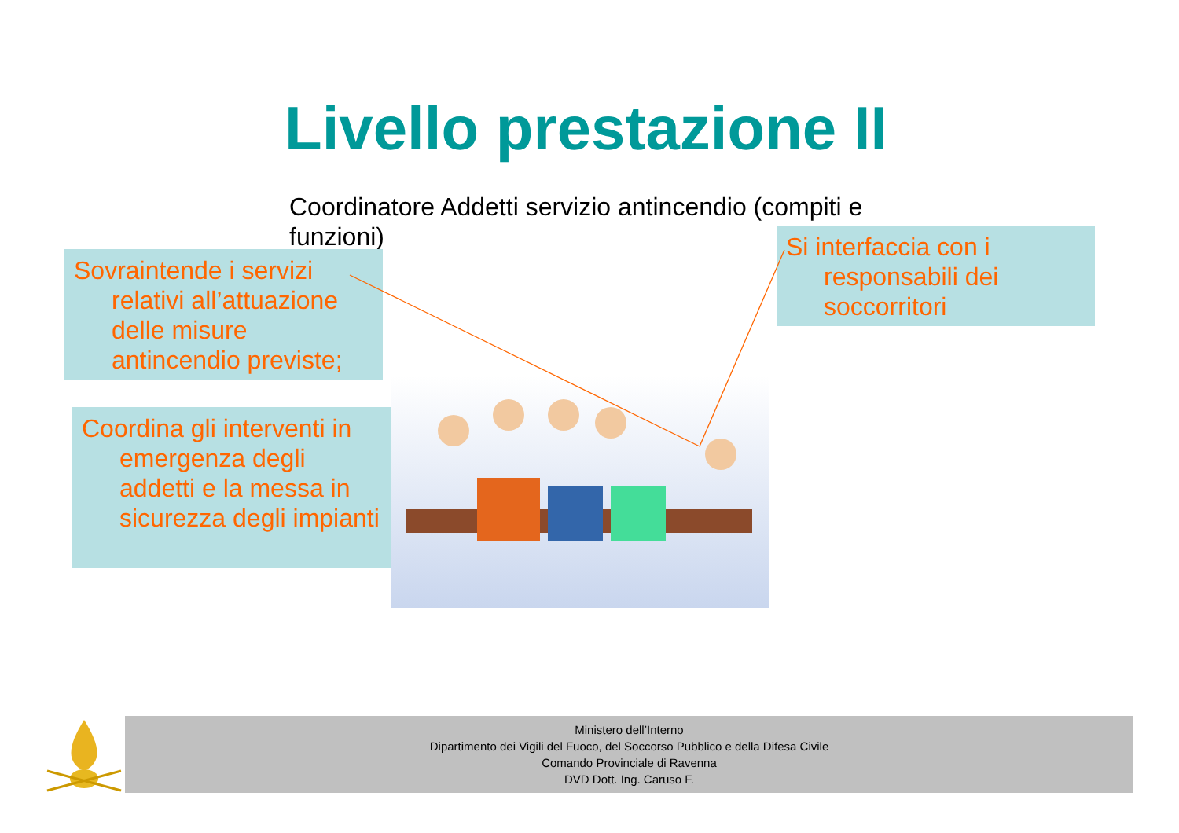Livello prestazione II
Coordinatore Addetti servizio antincendio (compiti e funzioni)
Sovraintende i servizi relativi all’attuazione delle misure antincendio previste;
Si interfaccia con i responsabili dei soccorritori
Coordina gli interventi in emergenza degli addetti e la messa in sicurezza degli impianti
Ministero dell’Interno
Dipartimento dei Vigili del Fuoco, del Soccorso Pubblico e della Difesa Civile
Comando Provinciale di Ravenna
DVD Dott. Ing. Caruso F.